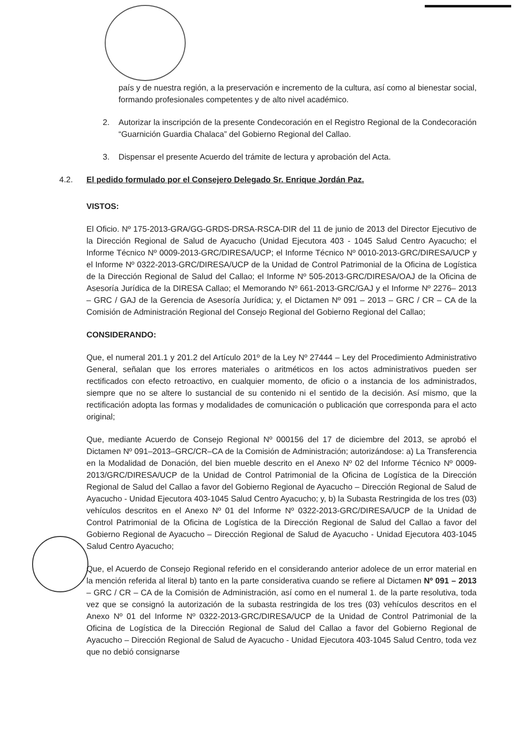país y de nuestra región, a la preservación e incremento de la cultura, así como al bienestar social, formando profesionales competentes y de alto nivel académico.
2. Autorizar la inscripción de la presente Condecoración en el Registro Regional de la Condecoración “Guarnición Guardia Chalaca” del Gobierno Regional del Callao.
3. Dispensar el presente Acuerdo del trámite de lectura y aprobación del Acta.
4.2. El pedido formulado por el Consejero Delegado Sr. Enrique Jordán Paz.
VISTOS:
El Oficio. Nº 175-2013-GRA/GG-GRDS-DRSA-RSCA-DIR del 11 de junio de 2013 del Director Ejecutivo de la Dirección Regional de Salud de Ayacucho (Unidad Ejecutora 403 - 1045 Salud Centro Ayacucho; el Informe Técnico Nº 0009-2013-GRC/DIRESA/UCP; el Informe Técnico Nº 0010-2013-GRC/DIRESA/UCP y el Informe Nº 0322-2013-GRC/DIRESA/UCP de la Unidad de Control Patrimonial de la Oficina de Logística de la Dirección Regional de Salud del Callao; el Informe Nº 505-2013-GRC/DIRESA/OAJ de la Oficina de Asesoría Jurídica de la DIRESA Callao; el Memorando Nº 661-2013-GRC/GAJ y el Informe Nº 2276– 2013 – GRC / GAJ de la Gerencia de Asesoría Jurídica; y, el Dictamen Nº 091 – 2013 – GRC / CR – CA de la Comisión de Administración Regional del Consejo Regional del Gobierno Regional del Callao;
CONSIDERANDO:
Que, el numeral 201.1 y 201.2 del Artículo 201º de la Ley Nº 27444 – Ley del Procedimiento Administrativo General, señalan que los errores materiales o aritméticos en los actos administrativos pueden ser rectificados con efecto retroactivo, en cualquier momento, de oficio o a instancia de los administrados, siempre que no se altere lo sustancial de su contenido ni el sentido de la decisión. Así mismo, que la rectificación adopta las formas y modalidades de comunicación o publicación que corresponda para el acto original;
Que, mediante Acuerdo de Consejo Regional Nº 000156 del 17 de diciembre del 2013, se aprobó el Dictamen Nº 091–2013–GRC/CR–CA de la Comisión de Administración; autorizándose: a) La Transferencia en la Modalidad de Donación, del bien mueble descrito en el Anexo Nº 02 del Informe Técnico Nº 0009-2013/GRC/DIRESA/UCP de la Unidad de Control Patrimonial de la Oficina de Logística de la Dirección Regional de Salud del Callao a favor del Gobierno Regional de Ayacucho – Dirección Regional de Salud de Ayacucho - Unidad Ejecutora 403-1045 Salud Centro Ayacucho; y, b) la Subasta Restringida de los tres (03) vehículos descritos en el Anexo Nº 01 del Informe Nº 0322-2013-GRC/DIRESA/UCP de la Unidad de Control Patrimonial de la Oficina de Logística de la Dirección Regional de Salud del Callao a favor del Gobierno Regional de Ayacucho – Dirección Regional de Salud de Ayacucho - Unidad Ejecutora 403-1045 Salud Centro Ayacucho;
Que, el Acuerdo de Consejo Regional referido en el considerando anterior adolece de un error material en la mención referida al literal b) tanto en la parte considerativa cuando se refiere al Dictamen Nº 091 – 2013 – GRC / CR – CA de la Comisión de Administración, así como en el numeral 1. de la parte resolutiva, toda vez que se consignó la autorización de la subasta restringida de los tres (03) vehículos descritos en el Anexo Nº 01 del Informe Nº 0322-2013-GRC/DIRESA/UCP de la Unidad de Control Patrimonial de la Oficina de Logística de la Dirección Regional de Salud del Callao a favor del Gobierno Regional de Ayacucho – Dirección Regional de Salud de Ayacucho - Unidad Ejecutora 403-1045 Salud Centro, toda vez que no debió consignarse